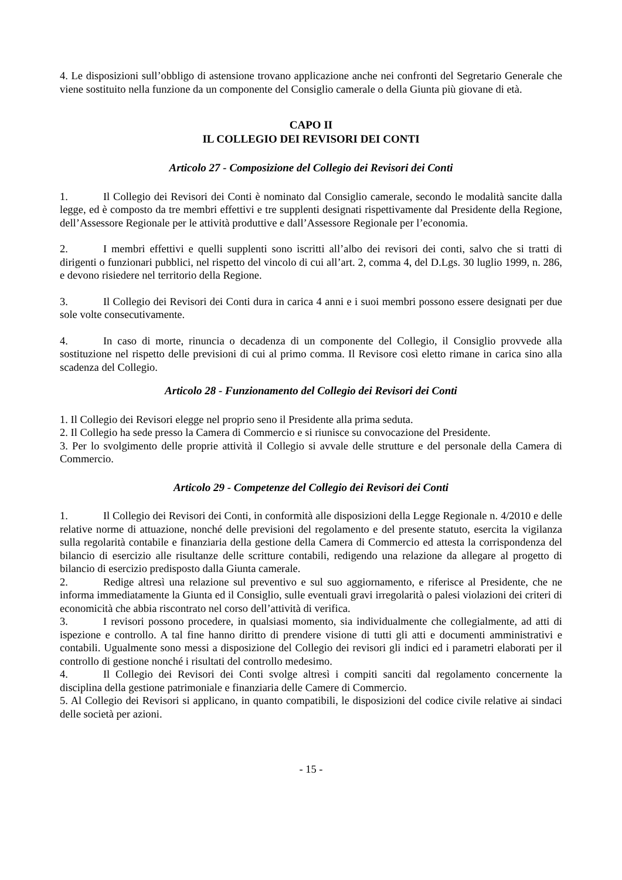4. Le disposizioni sull’obbligo di astensione trovano applicazione anche nei confronti del Segretario Generale che viene sostituito nella funzione da un componente del Consiglio camerale o della Giunta più giovane di età.
CAPO II
IL COLLEGIO DEI REVISORI DEI CONTI
Articolo 27 - Composizione del Collegio dei Revisori dei Conti
1. Il Collegio dei Revisori dei Conti è nominato dal Consiglio camerale, secondo le modalità sancite dalla legge, ed è composto da tre membri effettivi e tre supplenti designati rispettivamente dal Presidente della Regione, dell’Assessore Regionale per le attività produttive e dall’Assessore Regionale per l’economia.
2. I membri effettivi e quelli supplenti sono iscritti all’albo dei revisori dei conti, salvo che si tratti di dirigenti o funzionari pubblici, nel rispetto del vincolo di cui all’art. 2, comma 4, del D.Lgs. 30 luglio 1999, n. 286, e devono risiedere nel territorio della Regione.
3. Il Collegio dei Revisori dei Conti dura in carica 4 anni e i suoi membri possono essere designati per due sole volte consecutivamente.
4. In caso di morte, rinuncia o decadenza di un componente del Collegio, il Consiglio provvede alla sostituzione nel rispetto delle previsioni di cui al primo comma. Il Revisore così eletto rimane in carica sino alla scadenza del Collegio.
Articolo 28 - Funzionamento del Collegio dei Revisori dei Conti
1. Il Collegio dei Revisori elegge nel proprio seno il Presidente alla prima seduta.
2. Il Collegio ha sede presso la Camera di Commercio e si riunisce su convocazione del Presidente.
3. Per lo svolgimento delle proprie attività il Collegio si avvale delle strutture e del personale della Camera di Commercio.
Articolo 29 - Competenze del Collegio dei Revisori dei Conti
1. Il Collegio dei Revisori dei Conti, in conformità alle disposizioni della Legge Regionale n. 4/2010 e delle relative norme di attuazione, nonché delle previsioni del regolamento e del presente statuto, esercita la vigilanza sulla regolarità contabile e finanziaria della gestione della Camera di Commercio ed attesta la corrispondenza del bilancio di esercizio alle risultanze delle scritture contabili, redigendo una relazione da allegare al progetto di bilancio di esercizio predisposto dalla Giunta camerale.
2. Redige altresì una relazione sul preventivo e sul suo aggiornamento, e riferisce al Presidente, che ne informa immediatamente la Giunta ed il Consiglio, sulle eventuali gravi irregolarità o palesi violazioni dei criteri di economicità che abbia riscontrato nel corso dell’attività di verifica.
3. I revisori possono procedere, in qualsiasi momento, sia individualmente che collegialmente, ad atti di ispezione e controllo. A tal fine hanno diritto di prendere visione di tutti gli atti e documenti amministrativi e contabili. Ugualmente sono messi a disposizione del Collegio dei revisori gli indici ed i parametri elaborati per il controllo di gestione nonché i risultati del controllo medesimo.
4. Il Collegio dei Revisori dei Conti svolge altresì i compiti sanciti dal regolamento concernente la disciplina della gestione patrimoniale e finanziaria delle Camere di Commercio.
5. Al Collegio dei Revisori si applicano, in quanto compatibili, le disposizioni del codice civile relative ai sindaci delle società per azioni.
- 15 -